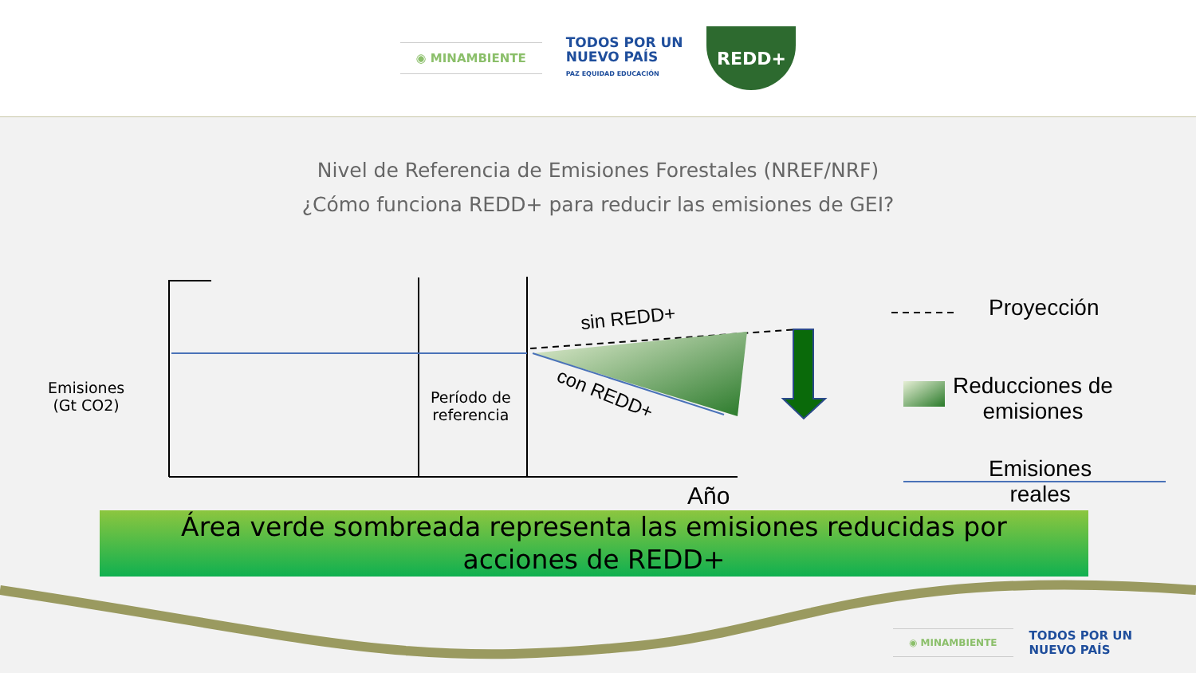◉ MINAMBIENTE
TODOS POR UN
NUEVO PAÍS
PAZ EQUIDAD EDUCACIÓN
REDD+
Nivel de Referencia de Emisiones Forestales (NREF/NRF)
¿Cómo funciona REDD+ para reducir las emisiones de GEI?
Emisiones
(Gt CO2)
Período de
referencia
sin REDD+
con REDD+
Año
Proyección
Reducciones de
emisiones
Emisiones
reales
Área verde sombreada representa las emisiones reducidas por
acciones de REDD+
◉ MINAMBIENTE
TODOS POR UN
NUEVO PAÍS